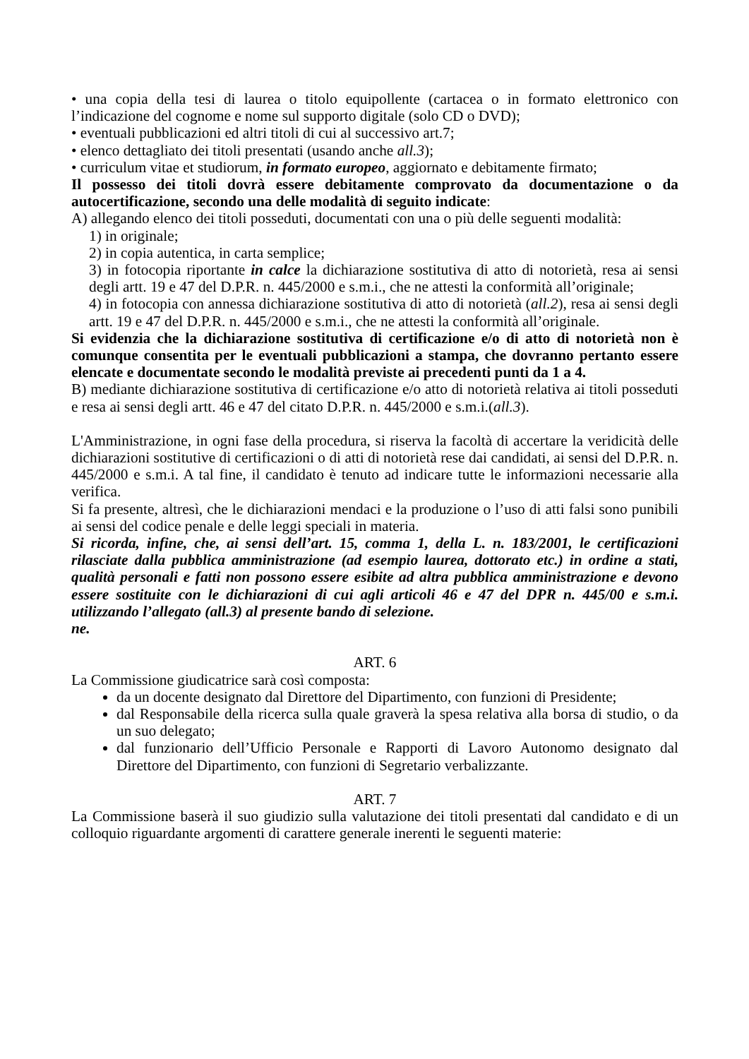• una copia della tesi di laurea o titolo equipollente (cartacea o in formato elettronico con l’indicazione del cognome e nome sul supporto digitale (solo CD o DVD);
• eventuali pubblicazioni ed altri titoli di cui al successivo art.7;
• elenco dettagliato dei titoli presentati (usando anche all.3);
• curriculum vitae et studiorum, in formato europeo, aggiornato e debitamente firmato;
Il possesso dei titoli dovrà essere debitamente comprovato da documentazione o da autocertificazione, secondo una delle modalità di seguito indicate:
A) allegando elenco dei titoli posseduti, documentati con una o più delle seguenti modalità:
1) in originale;
2) in copia autentica, in carta semplice;
3) in fotocopia riportante in calce la dichiarazione sostitutiva di atto di notorietà, resa ai sensi degli artt. 19 e 47 del D.P.R. n. 445/2000 e s.m.i., che ne attesti la conformità all’originale;
4) in fotocopia con annessa dichiarazione sostitutiva di atto di notorietà (all.2), resa ai sensi degli artt. 19 e 47 del D.P.R. n. 445/2000 e s.m.i., che ne attesti la conformità all’originale.
Si evidenzia che la dichiarazione sostitutiva di certificazione e/o di atto di notorietà non è comunque consentita per le eventuali pubblicazioni a stampa, che dovranno pertanto essere elencate e documentate secondo le modalità previste ai precedenti punti da 1 a 4.
B) mediante dichiarazione sostitutiva di certificazione e/o atto di notorietà relativa ai titoli posseduti e resa ai sensi degli artt. 46 e 47 del citato D.P.R. n. 445/2000 e s.m.i.(all.3).
L'Amministrazione, in ogni fase della procedura, si riserva la facoltà di accertare la veridicità delle dichiarazioni sostitutive di certificazioni o di atti di notorietà rese dai candidati, ai sensi del D.P.R. n. 445/2000 e s.m.i. A tal fine, il candidato è tenuto ad indicare tutte le informazioni necessarie alla verifica.
Si fa presente, altresì, che le dichiarazioni mendaci e la produzione o l’uso di atti falsi sono punibili ai sensi del codice penale e delle leggi speciali in materia.
Si ricorda, infine, che, ai sensi dell’art. 15, comma 1, della L. n. 183/2001, le certificazioni rilasciate dalla pubblica amministrazione (ad esempio laurea, dottorato etc.) in ordine a stati, qualità personali e fatti non possono essere esibite ad altra pubblica amministrazione e devono essere sostituite con le dichiarazioni di cui agli articoli 46 e 47 del DPR n. 445/00 e s.m.i. utilizzando l’allegato (all.3) al presente bando di selezione.
ne.
ART. 6
La Commissione giudicatrice sarà così composta:
da un docente designato dal Direttore del Dipartimento, con funzioni di Presidente;
dal Responsabile della ricerca sulla quale graverà la spesa relativa alla borsa di studio, o da un suo delegato;
dal funzionario dell’Ufficio Personale e Rapporti di Lavoro Autonomo designato dal Direttore del Dipartimento, con funzioni di Segretario verbalizzante.
ART. 7
La Commissione baserà il suo giudizio sulla valutazione dei titoli presentati dal candidato e di un colloquio riguardante argomenti di carattere generale inerenti le seguenti materie: